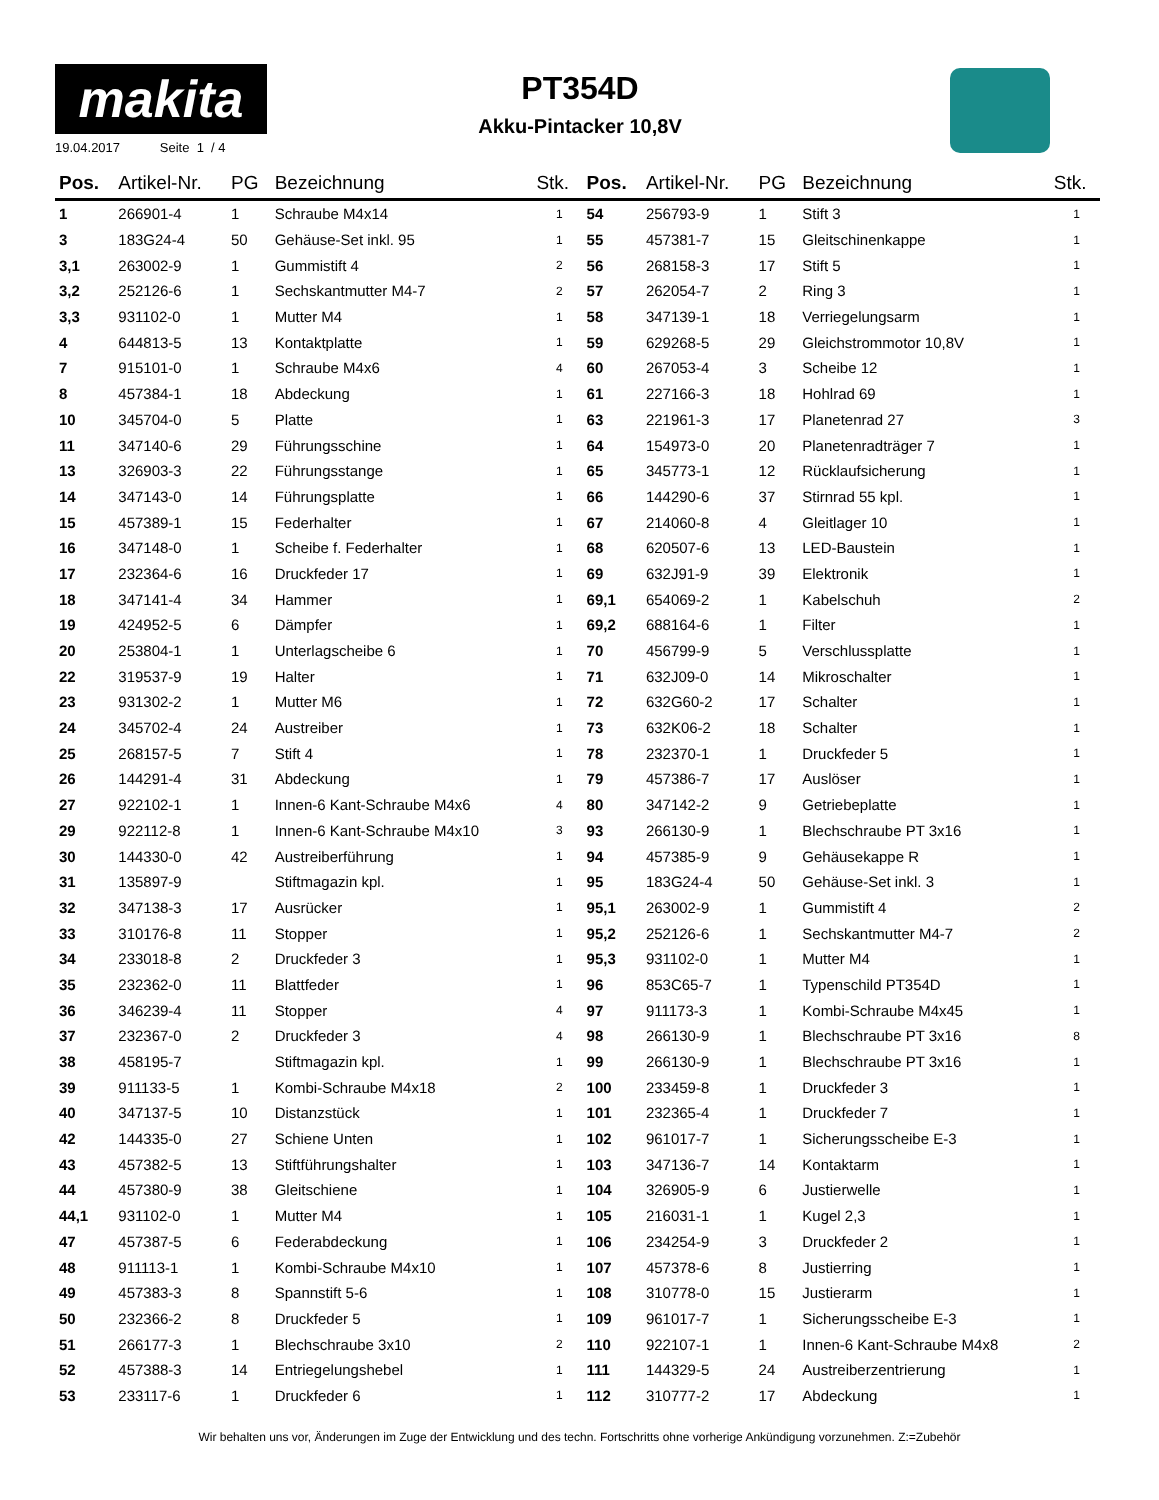makita
19.04.2017 Seite 1 / 4
PT354D
Akku-Pintacker 10,8V
| Pos. | Artikel-Nr. | PG | Bezeichnung | Stk. | Pos. | Artikel-Nr. | PG | Bezeichnung | Stk. |
| --- | --- | --- | --- | --- | --- | --- | --- | --- | --- |
| 1 | 266901-4 | 1 | Schraube M4x14 | 1 | 54 | 256793-9 | 1 | Stift 3 | 1 |
| 3 | 183G24-4 | 50 | Gehäuse-Set inkl. 95 | 1 | 55 | 457381-7 | 15 | Gleitschinenkappe | 1 |
| 3,1 | 263002-9 | 1 | Gummistift 4 | 2 | 56 | 268158-3 | 17 | Stift 5 | 1 |
| 3,2 | 252126-6 | 1 | Sechskantmutter M4-7 | 2 | 57 | 262054-7 | 2 | Ring 3 | 1 |
| 3,3 | 931102-0 | 1 | Mutter M4 | 1 | 58 | 347139-1 | 18 | Verriegelungsarm | 1 |
| 4 | 644813-5 | 13 | Kontaktplatte | 1 | 59 | 629268-5 | 29 | Gleichstrommotor 10,8V | 1 |
| 7 | 915101-0 | 1 | Schraube M4x6 | 4 | 60 | 267053-4 | 3 | Scheibe 12 | 1 |
| 8 | 457384-1 | 18 | Abdeckung | 1 | 61 | 227166-3 | 18 | Hohlrad 69 | 1 |
| 10 | 345704-0 | 5 | Platte | 1 | 63 | 221961-3 | 17 | Planetenrad 27 | 3 |
| 11 | 347140-6 | 29 | Führungsschine | 1 | 64 | 154973-0 | 20 | Planetenradträger 7 | 1 |
| 13 | 326903-3 | 22 | Führungsstange | 1 | 65 | 345773-1 | 12 | Rücklaufsicherung | 1 |
| 14 | 347143-0 | 14 | Führungsplatte | 1 | 66 | 144290-6 | 37 | Stirnrad 55 kpl. | 1 |
| 15 | 457389-1 | 15 | Federhalter | 1 | 67 | 214060-8 | 4 | Gleitlager 10 | 1 |
| 16 | 347148-0 | 1 | Scheibe f. Federhalter | 1 | 68 | 620507-6 | 13 | LED-Baustein | 1 |
| 17 | 232364-6 | 16 | Druckfeder 17 | 1 | 69 | 632J91-9 | 39 | Elektronik | 1 |
| 18 | 347141-4 | 34 | Hammer | 1 | 69,1 | 654069-2 | 1 | Kabelschuh | 2 |
| 19 | 424952-5 | 6 | Dämpfer | 1 | 69,2 | 688164-6 | 1 | Filter | 1 |
| 20 | 253804-1 | 1 | Unterlagscheibe 6 | 1 | 70 | 456799-9 | 5 | Verschlussplatte | 1 |
| 22 | 319537-9 | 19 | Halter | 1 | 71 | 632J09-0 | 14 | Mikroschalter | 1 |
| 23 | 931302-2 | 1 | Mutter M6 | 1 | 72 | 632G60-2 | 17 | Schalter | 1 |
| 24 | 345702-4 | 24 | Austreiber | 1 | 73 | 632K06-2 | 18 | Schalter | 1 |
| 25 | 268157-5 | 7 | Stift 4 | 1 | 78 | 232370-1 | 1 | Druckfeder 5 | 1 |
| 26 | 144291-4 | 31 | Abdeckung | 1 | 79 | 457386-7 | 17 | Auslöser | 1 |
| 27 | 922102-1 | 1 | Innen-6 Kant-Schraube M4x6 | 4 | 80 | 347142-2 | 9 | Getriebeplatte | 1 |
| 29 | 922112-8 | 1 | Innen-6 Kant-Schraube M4x10 | 3 | 93 | 266130-9 | 1 | Blechschraube PT 3x16 | 1 |
| 30 | 144330-0 | 42 | Austreiberführung | 1 | 94 | 457385-9 | 9 | Gehäusekappe R | 1 |
| 31 | 135897-9 | | Stiftmagazin kpl. | 1 | 95 | 183G24-4 | 50 | Gehäuse-Set inkl. 3 | 1 |
| 32 | 347138-3 | 17 | Ausrücker | 1 | 95,1 | 263002-9 | 1 | Gummistift 4 | 2 |
| 33 | 310176-8 | 11 | Stopper | 1 | 95,2 | 252126-6 | 1 | Sechskantmutter M4-7 | 2 |
| 34 | 233018-8 | 2 | Druckfeder 3 | 1 | 95,3 | 931102-0 | 1 | Mutter M4 | 1 |
| 35 | 232362-0 | 11 | Blattfeder | 1 | 96 | 853C65-7 | 1 | Typenschild PT354D | 1 |
| 36 | 346239-4 | 11 | Stopper | 4 | 97 | 911173-3 | 1 | Kombi-Schraube M4x45 | 1 |
| 37 | 232367-0 | 2 | Druckfeder 3 | 4 | 98 | 266130-9 | 1 | Blechschraube PT 3x16 | 8 |
| 38 | 458195-7 | | Stiftmagazin kpl. | 1 | 99 | 266130-9 | 1 | Blechschraube PT 3x16 | 1 |
| 39 | 911133-5 | 1 | Kombi-Schraube M4x18 | 2 | 100 | 233459-8 | 1 | Druckfeder 3 | 1 |
| 40 | 347137-5 | 10 | Distanzstück | 1 | 101 | 232365-4 | 1 | Druckfeder 7 | 1 |
| 42 | 144335-0 | 27 | Schiene Unten | 1 | 102 | 961017-7 | 1 | Sicherungsscheibe E-3 | 1 |
| 43 | 457382-5 | 13 | Stiftführungshalter | 1 | 103 | 347136-7 | 14 | Kontaktarm | 1 |
| 44 | 457380-9 | 38 | Gleitschiene | 1 | 104 | 326905-9 | 6 | Justierwelle | 1 |
| 44,1 | 931102-0 | 1 | Mutter M4 | 1 | 105 | 216031-1 | 1 | Kugel 2,3 | 1 |
| 47 | 457387-5 | 6 | Federabdeckung | 1 | 106 | 234254-9 | 3 | Druckfeder 2 | 1 |
| 48 | 911113-1 | 1 | Kombi-Schraube M4x10 | 1 | 107 | 457378-6 | 8 | Justierring | 1 |
| 49 | 457383-3 | 8 | Spannstift 5-6 | 1 | 108 | 310778-0 | 15 | Justierarm | 1 |
| 50 | 232366-2 | 8 | Druckfeder 5 | 1 | 109 | 961017-7 | 1 | Sicherungsscheibe E-3 | 1 |
| 51 | 266177-3 | 1 | Blechschraube 3x10 | 2 | 110 | 922107-1 | 1 | Innen-6 Kant-Schraube M4x8 | 2 |
| 52 | 457388-3 | 14 | Entriegelungshebel | 1 | 111 | 144329-5 | 24 | Austreiberzentrierung | 1 |
| 53 | 233117-6 | 1 | Druckfeder 6 | 1 | 112 | 310777-2 | 17 | Abdeckung | 1 |
Wir behalten uns vor, Änderungen im Zuge der Entwicklung und des techn. Fortschritts ohne vorherige Ankündigung vorzunehmen. Z:=Zubehör